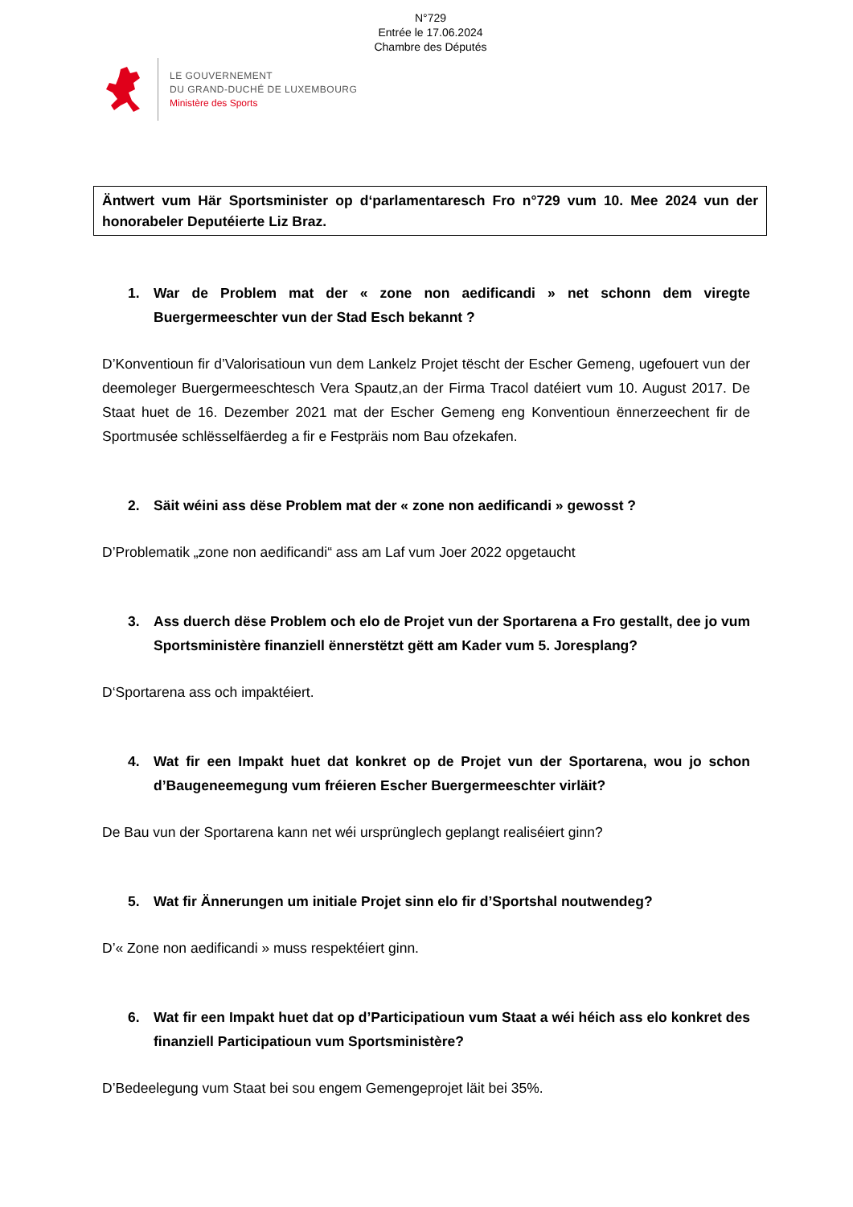N°729
Entrée le 17.06.2024
Chambre des Députés
LE GOUVERNEMENT
DU GRAND-DUCHÉ DE LUXEMBOURG
Ministère des Sports
Äntwert vum Här Sportsminister op d‘parlamentaresch Fro n°729 vum 10. Mee 2024 vun der honorabeler Deputéierte Liz Braz.
1. War de Problem mat der « zone non aedificandi » net schonn dem viregte Buergermeeschter vun der Stad Esch bekannt ?
D’Konventioun fir d’Valorisatioun vun dem Lankelz Projet tëscht der Escher Gemeng, ugefouert vun der deemoleger Buergermeeschtesch Vera Spautz,an der Firma Tracol datéiert vum 10. August 2017. De Staat huet de 16. Dezember 2021 mat der Escher Gemeng eng Konventioun ënnerzeechent fir de Sportmusée schlësselfäerdeg a fir e Festpräis nom Bau ofzekafen.
2. Säit wéini ass dëse Problem mat der « zone non aedificandi » gewosst ?
D’Problematik „zone non aedificandi“ ass am Laf vum Joer 2022 opgetaucht
3. Ass duerch dëse Problem och elo de Projet vun der Sportarena a Fro gestallt, dee jo vum Sportsministère finanziell ënnerstëtzt gëtt am Kader vum 5. Joresplang?
D‘Sportarena ass och impaktéiert.
4. Wat fir een Impakt huet dat konkret op de Projet vun der Sportarena, wou jo schon d’Baugeneemegung vum fréieren Escher Buergermeeschter virläit?
De Bau vun der Sportarena kann net wéi ursprünglech geplangt realiséiert ginn?
5. Wat fir Ännerungen um initiale Projet sinn elo fir d’Sportshal noutwendeg?
D’« Zone non aedificandi » muss respektéiert ginn.
6. Wat fir een Impakt huet dat op d’Participatioun vum Staat a wéi héich ass elo konkret des finanziell Participatioun vum Sportsministère?
D’Bedeelegung vum Staat bei sou engem Gemengeprojet läit bei 35%.